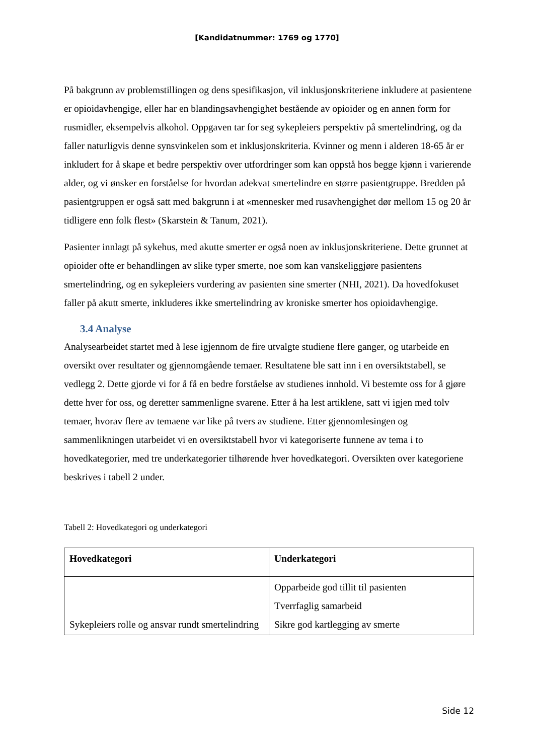[Kandidatnummer: 1769 og 1770]
På bakgrunn av problemstillingen og dens spesifikasjon, vil inklusjonskriteriene inkludere at pasientene er opioidavhengige, eller har en blandingsavhengighet bestående av opioider og en annen form for rusmidler, eksempelvis alkohol. Oppgaven tar for seg sykepleiers perspektiv på smertelindring, og da faller naturligvis denne synsvinkelen som et inklusjonskriteria. Kvinner og menn i alderen 18-65 år er inkludert for å skape et bedre perspektiv over utfordringer som kan oppstå hos begge kjønn i varierende alder, og vi ønsker en forståelse for hvordan adekvat smertelindre en større pasientgruppe. Bredden på pasientgruppen er også satt med bakgrunn i at «mennesker med rusavhengighet dør mellom 15 og 20 år tidligere enn folk flest» (Skarstein & Tanum, 2021).
Pasienter innlagt på sykehus, med akutte smerter er også noen av inklusjonskriteriene. Dette grunnet at opioider ofte er behandlingen av slike typer smerte, noe som kan vanskeliggjøre pasientens smertelindring, og en sykepleiers vurdering av pasienten sine smerter (NHI, 2021). Da hovedfokuset faller på akutt smerte, inkluderes ikke smertelindring av kroniske smerter hos opioidavhengige.
3.4 Analyse
Analysearbeidet startet med å lese igjennom de fire utvalgte studiene flere ganger, og utarbeide en oversikt over resultater og gjennomgående temaer. Resultatene ble satt inn i en oversiktstabell, se vedlegg 2. Dette gjorde vi for å få en bedre forståelse av studienes innhold. Vi bestemte oss for å gjøre dette hver for oss, og deretter sammenligne svarene. Etter å ha lest artiklene, satt vi igjen med tolv temaer, hvorav flere av temaene var like på tvers av studiene. Etter gjennomlesingen og sammenlikningen utarbeidet vi en oversiktstabell hvor vi kategoriserte funnene av tema i to hovedkategorier, med tre underkategorier tilhørende hver hovedkategori. Oversikten over kategoriene beskrives i tabell 2 under.
Tabell 2: Hovedkategori og underkategori
| Hovedkategori | Underkategori |
| --- | --- |
| Sykepleiers rolle og ansvar rundt smertelindring | Opparbeide god tillit til pasienten Tverrfaglig samarbeid Sikre god kartlegging av smerte |
Side 12